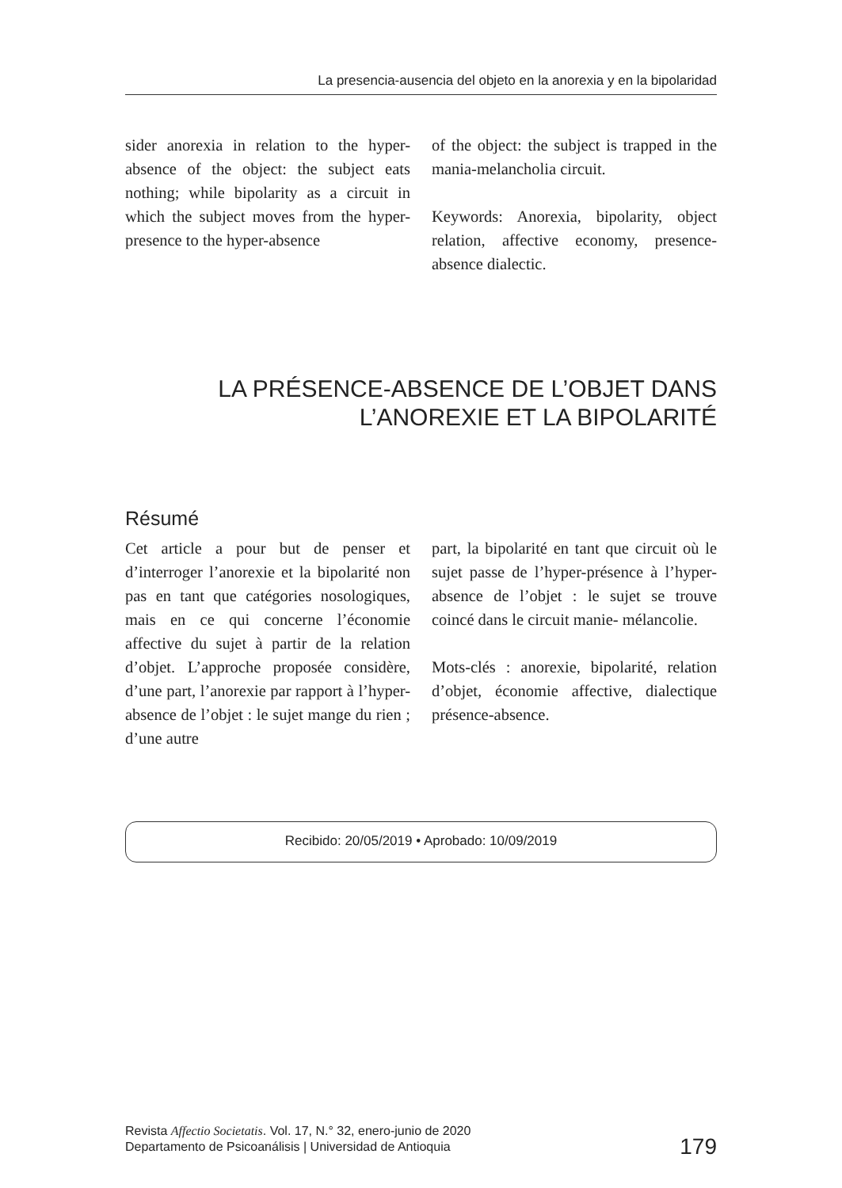La presencia-ausencia del objeto en la anorexia y en la bipolaridad
sider anorexia in relation to the hyper-absence of the object: the subject eats nothing; while bipolarity as a circuit in which the subject moves from the hyper-presence to the hyper-absence
of the object: the subject is trapped in the mania-melancholia circuit.
Keywords: Anorexia, bipolarity, object relation, affective economy, presence-absence dialectic.
LA PRÉSENCE-ABSENCE DE L’OBJET DANS
L’ANOREXIE ET LA BIPOLARITÉ
Résumé
Cet article a pour but de penser et d’interroger l’anorexie et la bipolarité non pas en tant que catégories nosologiques, mais en ce qui concerne l’économie affective du sujet à partir de la relation d’objet. L’approche proposée considère, d’une part, l’anorexie par rapport à l’hyper-absence de l’objet : le sujet mange du rien ; d’une autre
part, la bipolarité en tant que circuit où le sujet passe de l’hyper-présence à l’hyper-absence de l’objet : le sujet se trouve coincé dans le circuit manie- mélancolie.
Mots-clés : anorexie, bipolarité, relation d’objet, économie affective, dialectique présence-absence.
Recibido: 20/05/2019 • Aprobado: 10/09/2019
Revista Affectio Societatis. Vol. 17, N.° 32, enero-junio de 2020
Departamento de Psicoanálisis | Universidad de Antioquia
179